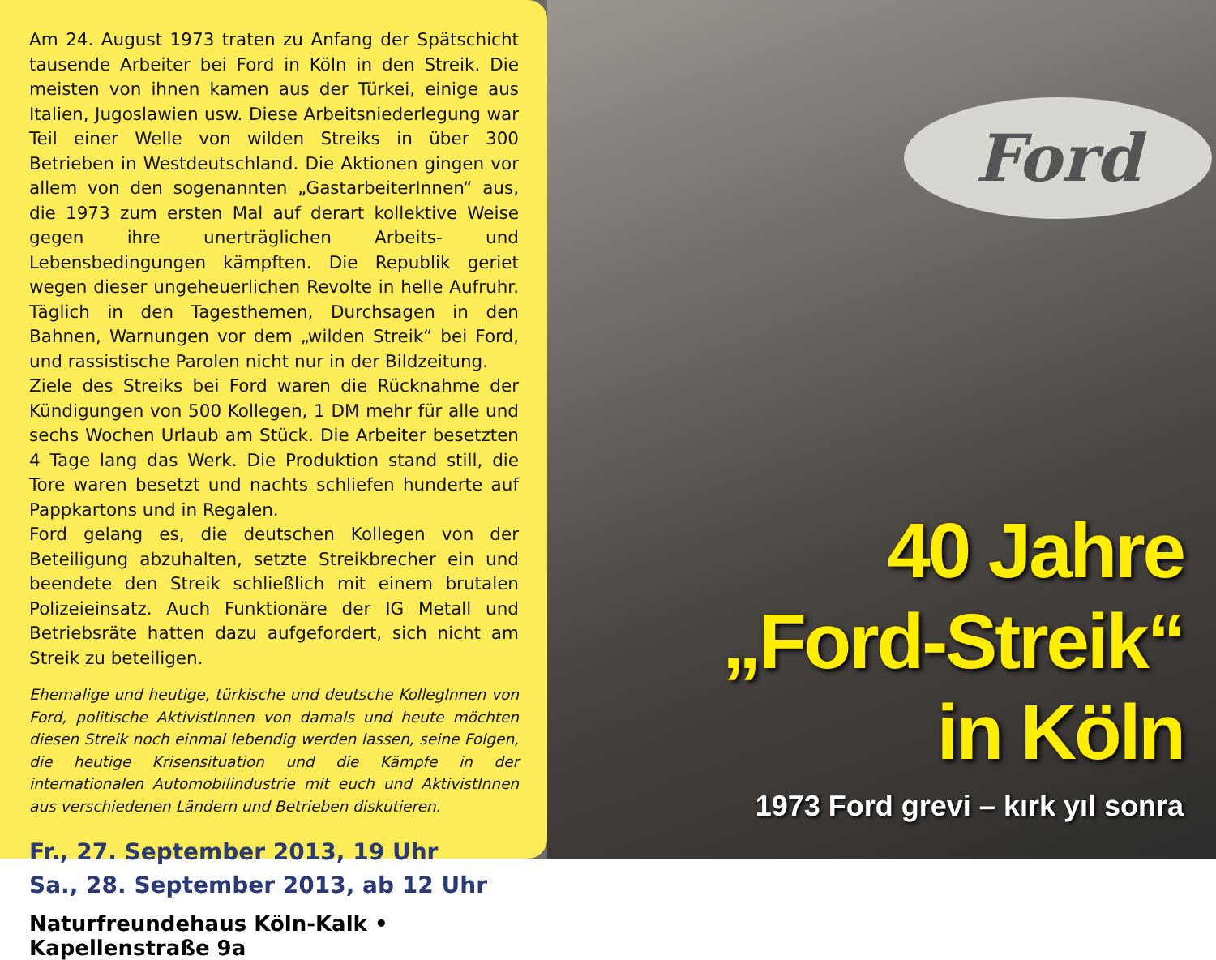Am 24. August 1973 traten zu Anfang der Spätschicht tausende Arbeiter bei Ford in Köln in den Streik. Die meisten von ihnen kamen aus der Türkei, einige aus Italien, Jugoslawien usw. Diese Arbeitsniederlegung war Teil einer Welle von wilden Streiks in über 300 Betrieben in Westdeutschland. Die Aktionen gingen vor allem von den sogenannten „GastarbeiterInnen“ aus, die 1973 zum ersten Mal auf derart kollektive Weise gegen ihre unerträglichen Arbeits- und Lebensbedingungen kämpften. Die Republik geriet wegen dieser ungeheuerlichen Revolte in helle Aufruhr. Täglich in den Tagesthemen, Durchsagen in den Bahnen, Warnungen vor dem „wilden Streik“ bei Ford, und rassistische Parolen nicht nur in der Bildzeitung.
Ziele des Streiks bei Ford waren die Rücknahme der Kündigungen von 500 Kollegen, 1 DM mehr für alle und sechs Wochen Urlaub am Stück. Die Arbeiter besetzten 4 Tage lang das Werk. Die Produktion stand still, die Tore waren besetzt und nachts schliefen hunderte auf Pappkartons und in Regalen.
Ford gelang es, die deutschen Kollegen von der Beteiligung abzuhalten, setzte Streikbrecher ein und beendete den Streik schließlich mit einem brutalen Polizeieinsatz. Auch Funktionäre der IG Metall und Betriebsräte hatten dazu aufgefordert, sich nicht am Streik zu beteiligen.
Ehemalige und heutige, türkische und deutsche KollegInnen von Ford, politische AktivistInnen von damals und heute möchten diesen Streik noch einmal lebendig werden lassen, seine Folgen, die heutige Krisensituation und die Kämpfe in der internationalen Automobilindustrie mit euch und AktivistInnen aus verschiedenen Ländern und Betrieben diskutieren.
Fr., 27. September 2013, 19 Uhr
Sa., 28. September 2013, ab 12 Uhr
Naturfreundehaus Köln-Kalk • Kapellenstraße 9a
Ford
40 Jahre
„Ford-Streik“
in Köln
1973 Ford grevi – kırk yıl sonra